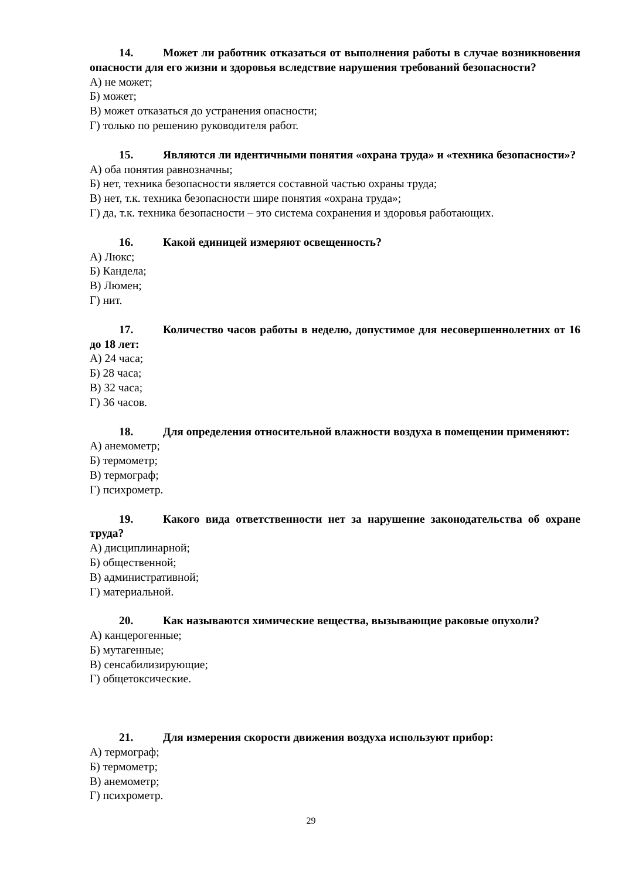14. Может ли работник отказаться от выполнения работы в случае возникновения опасности для его жизни и здоровья вследствие нарушения требований безопасности?
А) не может;
Б) может;
В) может отказаться до устранения опасности;
Г) только по решению руководителя работ.
15. Являются ли идентичными понятия «охрана труда» и «техника безопасности»?
А) оба понятия равнозначны;
Б) нет, техника безопасности является составной частью охраны труда;
В) нет, т.к. техника безопасности шире понятия «охрана труда»;
Г) да, т.к. техника безопасности – это система сохранения и здоровья работающих.
16. Какой единицей измеряют освещенность?
А) Люкс;
Б) Кандела;
В) Люмен;
Г) нит.
17. Количество часов работы в неделю, допустимое для несовершеннолетних от 16 до 18 лет:
А) 24 часа;
Б) 28 часа;
В) 32 часа;
Г) 36 часов.
18. Для определения относительной влажности воздуха в помещении применяют:
А) анемометр;
Б) термометр;
В) термограф;
Г) психрометр.
19. Какого вида ответственности нет за нарушение законодательства об охране труда?
А) дисциплинарной;
Б) общественной;
В) административной;
Г) материальной.
20. Как называются химические вещества, вызывающие раковые опухоли?
А) канцерогенные;
Б) мутагенные;
В) сенсабилизирующие;
Г) общетоксические.
21. Для измерения скорости движения воздуха используют прибор:
А) термограф;
Б) термометр;
В) анемометр;
Г) психрометр.
29